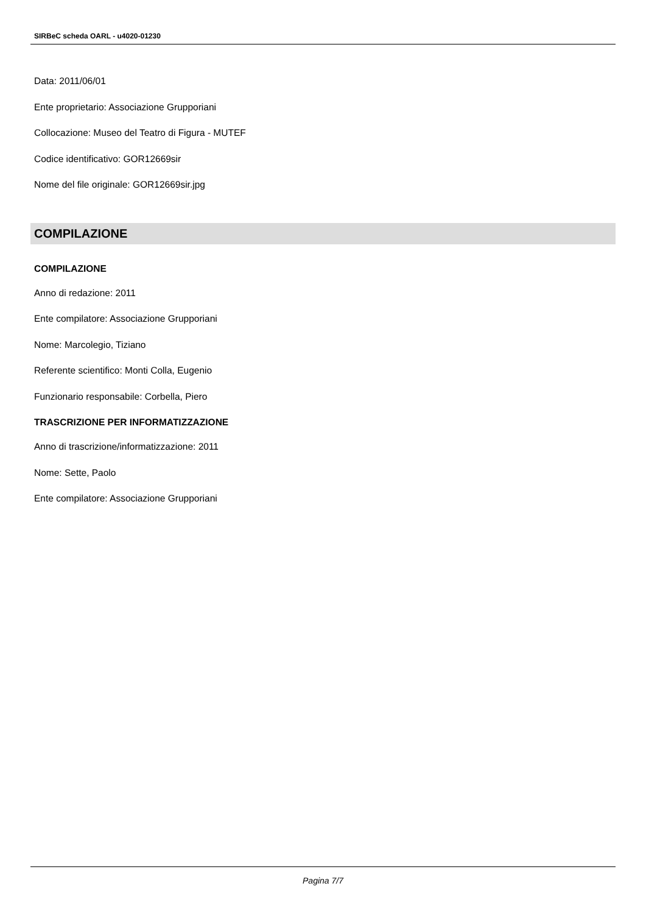SIRBeC scheda OARL - u4020-01230
Data: 2011/06/01
Ente proprietario: Associazione Grupporiani
Collocazione: Museo del Teatro di Figura - MUTEF
Codice identificativo: GOR12669sir
Nome del file originale: GOR12669sir.jpg
COMPILAZIONE
COMPILAZIONE
Anno di redazione: 2011
Ente compilatore: Associazione Grupporiani
Nome: Marcolegio, Tiziano
Referente scientifico: Monti Colla, Eugenio
Funzionario responsabile: Corbella, Piero
TRASCRIZIONE PER INFORMATIZZAZIONE
Anno di trascrizione/informatizzazione: 2011
Nome: Sette, Paolo
Ente compilatore: Associazione Grupporiani
Pagina 7/7